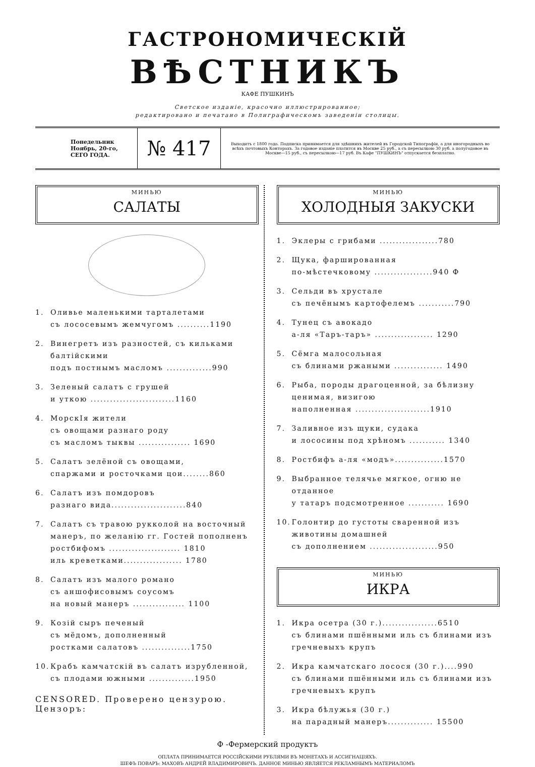ГАСТРОНОМИЧЕСКІЙ
ВѢСТНИКЪ
КАФЕ ПУШКИНЪ
Светское изданіе, красочно иллюстрированное;
редактировано и печатано в Полиграфическомъ заведеніи столицы.
Понедельник Ноябрь, 20-го, СЕГО ГОДА.
№ 417
Выходитъ с 1800 года. Подписка принимается для здѣшнихъ жителей въ Городской Типографіи, а для иногородныхъ во всѣхъ почтовыхъ Конторахъ. За годовое изданіе платится въ Москве 25 руб., а съ пересылкою 30 руб. а полугодовое въ Москве—15 руб., съ пересылкою—17 руб. Въ Кафе "ПУШКИНЪ" отпускается безплатно.
МИНЬЮ
САЛАТЫ
1. Оливье маленькими тарталетами
съ лососевымъ жемчугомъ ..........1190
2. Винегретъ изъ разностей, съ кильками балтійскими
подъ постнымъ масломъ ..............990
3. Зеленый салатъ с грушей
и уткою ..........................1160
4. МорскIя жители
съ овощами разнаго роду
съ масломъ тыквы ................ 1690
5. Салатъ зелёной съ овощами,
спаржами и росточками цои........860
6. Салатъ изъ помдоровъ
разнаго вида.......................840
7. Салатъ съ травою рукколой на восточный манеръ, по желанію гг. Гостей пополненъ
ростбифомъ ...................... 1810
иль креветками.................. 1780
8. Салатъ изъ малого романо
съ аншофисовымъ соусомъ
на новый манеръ ................ 1100
9. Козій сыръ печеный
съ мёдомъ, дополненный
ростками салатовъ ...............1750
10. Крабъ камчатскій въ салатъ изрубленной,
съ плодами южными ..............1950
CENSORED. Проверено цензурою. Цензоръ:
МИНЬЮ
ХОЛОДНЫЯ ЗАКУСКИ
1. Эклеры с грибами ..................780
2. Щука, фаршированная
по-мѣстечковому ..................940 Ф
3. Сельди въ хрустале
съ печёнымъ картофелемъ ...........790
4. Тунец съ авокадо
а-ля «Таръ-таръ» .................. 1290
5. Сёмга малосольная
съ блинами ржаными ............... 1490
6. Рыба, породы драгоценной, за бѣлизну ценимая, визигою
наполненная .......................1910
7. Заливное изъ щуки, судака
и лососины под хрѣномъ ........... 1340
8. Ростбифъ а-ля «модъ»...............1570
9. Выбранное телячье мягкое, огню не отданное
у татаръ подсмотренное ........... 1690
10. Голонтир до густоты сваренной изъ животины домашней
съ дополнением .....................950
МИНЬЮ
ИКРА
1. Икра осетра (30 г.).................6510
съ блинами пшёнными иль съ блинами изъ гречневыхъ крупъ
2. Икра камчатскаго лосося (30 г.)....990
съ блинами пшёнными иль съ блинами изъ гречневыхъ крупъ
3. Икра бѣлужья (30 г.)
на парадный манеръ.............. 15500
Ф -Фермерский продуктъ
ОПЛАТА ПРИНИМАЕТСЯ РОССІЙСКИМИ РУБЛЯМИ ВЪ МОНЕТАХЪ И АССИГНАЦІЯХЪ.
ШЕФЪ ПОВАРЪ: МАХОВЪ АНДРЕЙ ВЛАДИМИРОВИЧЪ. ДАННОЕ МИНЬЮ ЯВЛЯЕТСЯ РЕКЛАМНЫМЪ МАТЕРИАЛОМЪ